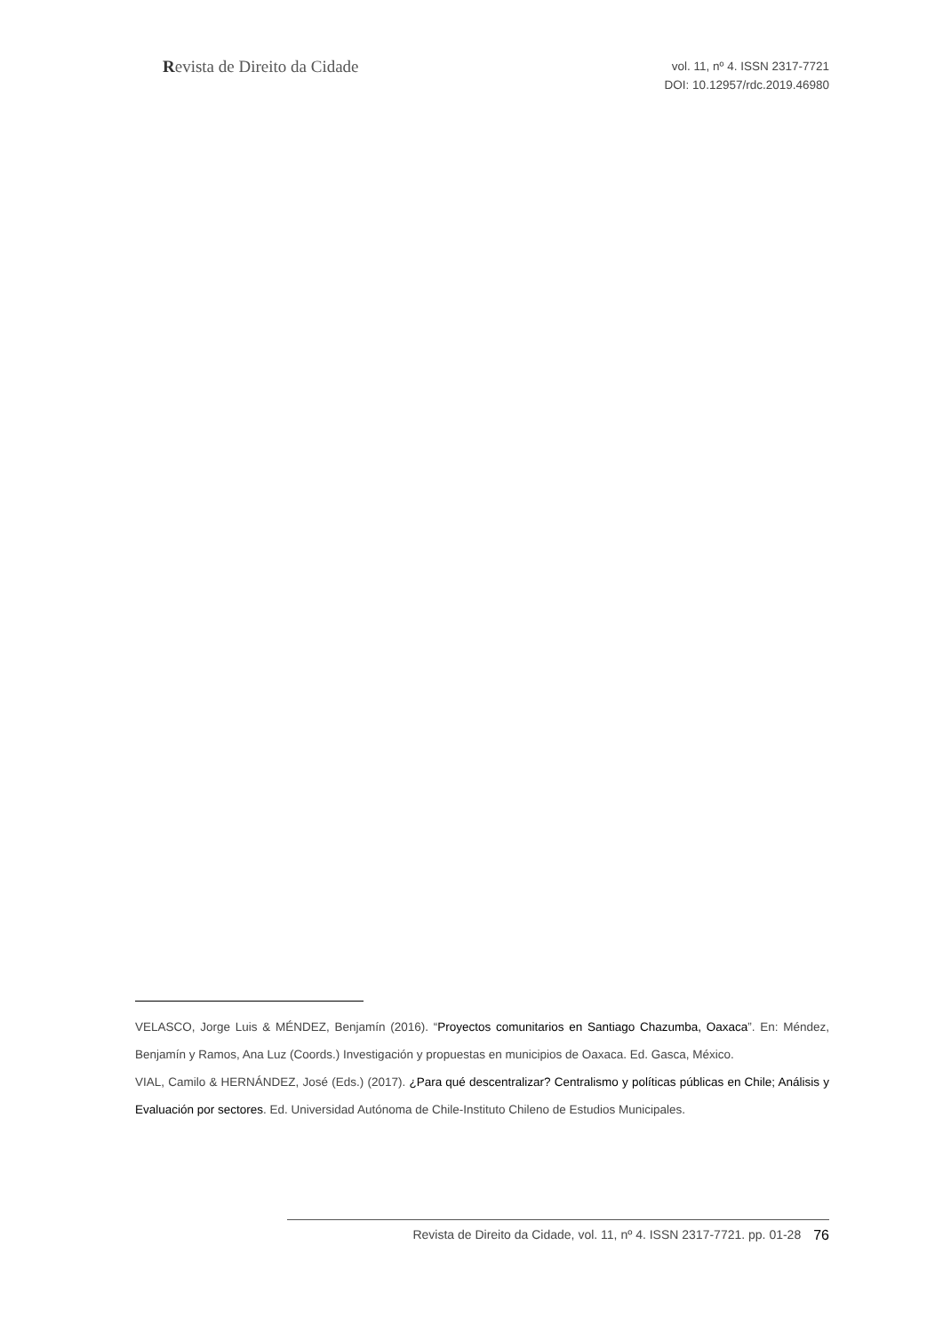Revista de Direito da Cidade
vol. 11, nº 4. ISSN 2317-7721
DOI: 10.12957/rdc.2019.46980
VELASCO, Jorge Luis & MÉNDEZ, Benjamín (2016). “Proyectos comunitarios en Santiago Chazumba, Oaxaca”. En: Méndez, Benjamín y Ramos, Ana Luz (Coords.) Investigación y propuestas en municipios de Oaxaca. Ed. Gasca, México.
VIAL, Camilo & HERNÁNDEZ, José (Eds.) (2017). ¿Para qué descentralizar? Centralismo y políticas públicas en Chile; Análisis y Evaluación por sectores. Ed. Universidad Autónoma de Chile-Instituto Chileno de Estudios Municipales.
Revista de Direito da Cidade, vol. 11, nº 4. ISSN 2317-7721. pp. 01-28 76